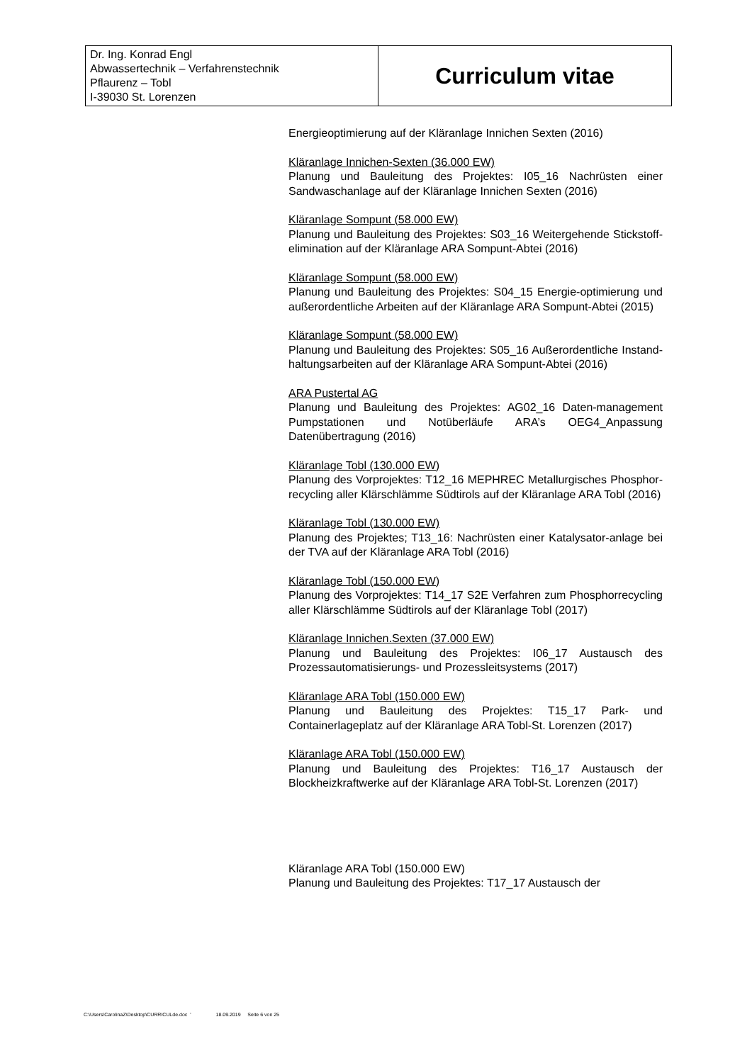| Dr. Ing. Konrad Engl Abwassertechnik – Verfahrenstechnik Pflaurenz – Tobl I-39030 St. Lorenzen | Curriculum vitae |
Energieoptimierung auf der Kläranlage Innichen Sexten (2016)
Kläranlage Innichen-Sexten (36.000 EW)
Planung und Bauleitung des Projektes: I05_16 Nachrüsten einer Sandwaschanlage auf der Kläranlage Innichen Sexten (2016)
Kläranlage Sompunt (58.000 EW)
Planung und Bauleitung des Projektes: S03_16 Weitergehende Stickstoff-elimination auf der Kläranlage ARA Sompunt-Abtei (2016)
Kläranlage Sompunt (58.000 EW)
Planung und Bauleitung des Projektes: S04_15 Energie-optimierung und außerordentliche Arbeiten auf der Kläranlage ARA Sompunt-Abtei (2015)
Kläranlage Sompunt (58.000 EW)
Planung und Bauleitung des Projektes: S05_16 Außerordentliche Instand-haltungsarbeiten auf der Kläranlage ARA Sompunt-Abtei (2016)
ARA Pustertal AG
Planung und Bauleitung des Projektes: AG02_16 Daten-management Pumpstationen und Notüberläufe ARA’s OEG4_Anpassung Datenübertragung (2016)
Kläranlage Tobl (130.000 EW)
Planung des Vorprojektes: T12_16 MEPHREC Metallurgisches Phosphor-recycling aller Klärschlämme Südtirols auf der Kläranlage ARA Tobl (2016)
Kläranlage Tobl (130.000 EW)
Planung des Projektes; T13_16: Nachrüsten einer Katalysator-anlage bei der TVA auf der Kläranlage ARA Tobl (2016)
Kläranlage Tobl (150.000 EW)
Planung des Vorprojektes: T14_17 S2E Verfahren zum Phosphorrecycling aller Klärschlämme Südtirols auf der Kläranlage Tobl (2017)
Kläranlage Innichen.Sexten (37.000 EW)
Planung und Bauleitung des Projektes: I06_17 Austausch des Prozessautomatisierungs- und Prozessleitsystems (2017)
Kläranlage ARA Tobl (150.000 EW)
Planung und Bauleitung des Projektes: T15_17 Park- und Containerlageplatz auf der Kläranlage ARA Tobl-St. Lorenzen (2017)
Kläranlage ARA Tobl (150.000 EW)
Planung und Bauleitung des Projektes: T16_17 Austausch der Blockheizkraftwerke auf der Kläranlage ARA Tobl-St. Lorenzen (2017)
Kläranlage ARA Tobl (150.000 EW)
Planung und Bauleitung des Projektes: T17_17 Austausch der
C:\Users\CarolinaZ\Desktop\CURRICULde.doc ' 18.09.2019 Seite 6 von 25